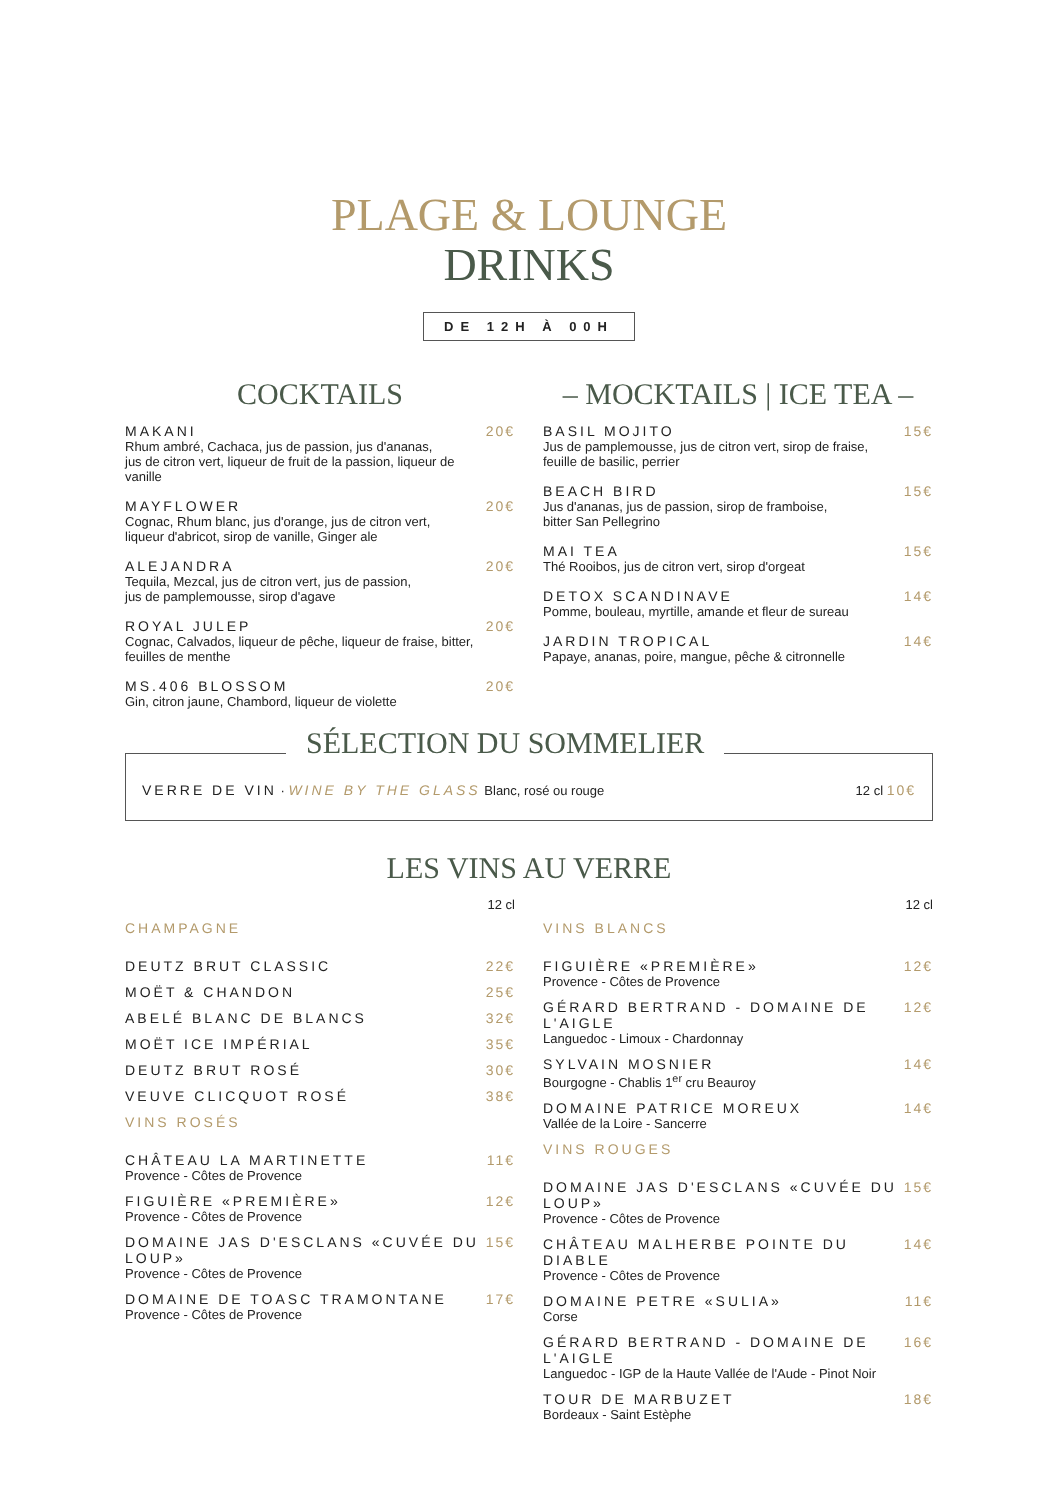PLAGE & LOUNGE
DRINKS
DE 12H À 00H
COCKTAILS
MAKANI
Rhum ambré, Cachaca, jus de passion, jus d'ananas,
jus de citron vert, liqueur de fruit de la passion, liqueur de vanille
20€
MAYFLOWER
Cognac, Rhum blanc, jus d'orange, jus de citron vert,
liqueur d'abricot, sirop de vanille, Ginger ale
20€
ALEJANDRA
Tequila, Mezcal, jus de citron vert, jus de passion,
jus de pamplemousse, sirop d'agave
20€
ROYAL JULEP
Cognac, Calvados, liqueur de pêche, liqueur de fraise, bitter,
feuilles de menthe
20€
MS.406 BLOSSOM
Gin, citron jaune, Chambord, liqueur de violette
20€
– MOCKTAILS | ICE TEA –
BASIL MOJITO
Jus de pamplemousse, jus de citron vert, sirop de fraise,
feuille de basilic, perrier
15€
BEACH BIRD
Jus d'ananas, jus de passion, sirop de framboise,
bitter San Pellegrino
15€
MAI TEA
Thé Rooibos, jus de citron vert, sirop d'orgeat
15€
DETOX SCANDINAVE
Pomme, bouleau, myrtille, amande et fleur de sureau
14€
JARDIN TROPICAL
Papaye, ananas, poire, mangue, pêche & citronnelle
14€
SÉLECTION DU SOMMELIER
VERRE DE VIN · WINE BY THE GLASS Blanc, rosé ou rouge
12 cl 10€
LES VINS AU VERRE
12 cl
CHAMPAGNE
DEUTZ BRUT CLASSIC 22€
MOËT & CHANDON 25€
ABELÉ BLANC DE BLANCS 32€
MOËT ICE IMPÉRIAL 35€
DEUTZ BRUT ROSÉ 30€
VEUVE CLICQUOT ROSÉ 38€
VINS ROSÉS
CHÂTEAU LA MARTINETTE
Provence - Côtes de Provence
11€
FIGUIÈRE «PREMIÈRE»
Provence - Côtes de Provence
12€
DOMAINE JAS D'ESCLANS «CUVÉE DU LOUP»
Provence - Côtes de Provence
15€
DOMAINE DE TOASC TRAMONTANE
Provence - Côtes de Provence
17€
12 cl
VINS BLANCS
FIGUIÈRE «PREMIÈRE»
Provence - Côtes de Provence
12€
GÉRARD BERTRAND - DOMAINE DE L'AIGLE
Languedoc - Limoux - Chardonnay
12€
SYLVAIN MOSNIER
Bourgogne - Chablis 1<sup>er</sup> cru Beauroy
14€
DOMAINE PATRICE MOREUX
Vallée de la Loire - Sancerre
14€
VINS ROUGES
DOMAINE JAS D'ESCLANS «CUVÉE DU LOUP»
Provence - Côtes de Provence
15€
CHÂTEAU MALHERBE POINTE DU DIABLE
Provence - Côtes de Provence
14€
DOMAINE PETRE «SULIA»
Corse
11€
GÉRARD BERTRAND - DOMAINE DE L'AIGLE
Languedoc - IGP de la Haute Vallée de l'Aude - Pinot Noir
16€
TOUR DE MARBUZET
Bordeaux - Saint Estèphe
18€